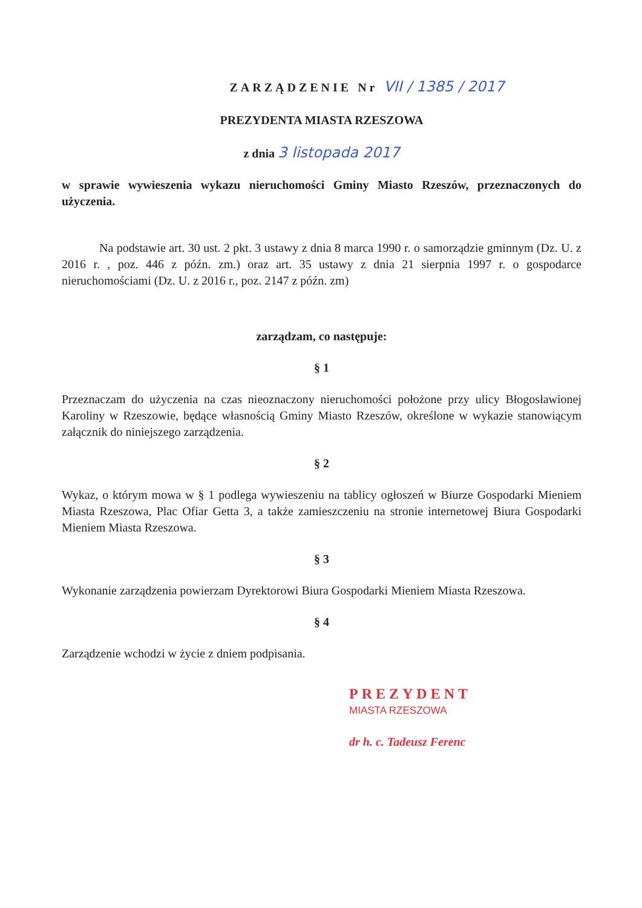ZARZĄDZENIE Nr VII / 1385 / 2017
PREZYDENTA MIASTA RZESZOWA
z dnia 3 listopada 2017
w sprawie wywieszenia wykazu nieruchomości Gminy Miasto Rzeszów, przeznaczonych do użyczenia.
Na podstawie art. 30 ust. 2 pkt. 3 ustawy z dnia 8 marca 1990 r. o samorządzie gminnym (Dz. U. z 2016 r. , poz. 446 z późn. zm.) oraz art. 35 ustawy z dnia 21 sierpnia 1997 r. o gospodarce nieruchomościami (Dz. U. z 2016 r., poz. 2147 z późn. zm)
zarządzam, co następuje:
§ 1
Przeznaczam do użyczenia na czas nieoznaczony nieruchomości położone przy ulicy Błogosławionej Karoliny w Rzeszowie, będące własnością Gminy Miasto Rzeszów, określone w wykazie stanowiącym załącznik do niniejszego zarządzenia.
§ 2
Wykaz, o którym mowa w § 1 podlega wywieszeniu na tablicy ogłoszeń w Biurze Gospodarki Mieniem Miasta Rzeszowa, Plac Ofiar Getta 3, a także zamieszczeniu na stronie internetowej Biura Gospodarki Mieniem Miasta Rzeszowa.
§ 3
Wykonanie zarządzenia powierzam Dyrektorowi Biura Gospodarki Mieniem Miasta Rzeszowa.
§ 4
Zarządzenie wchodzi w życie z dniem podpisania.
PREZYDENT
MIASTA RZESZOWA
dr h. c. Tadeusz Ferenc